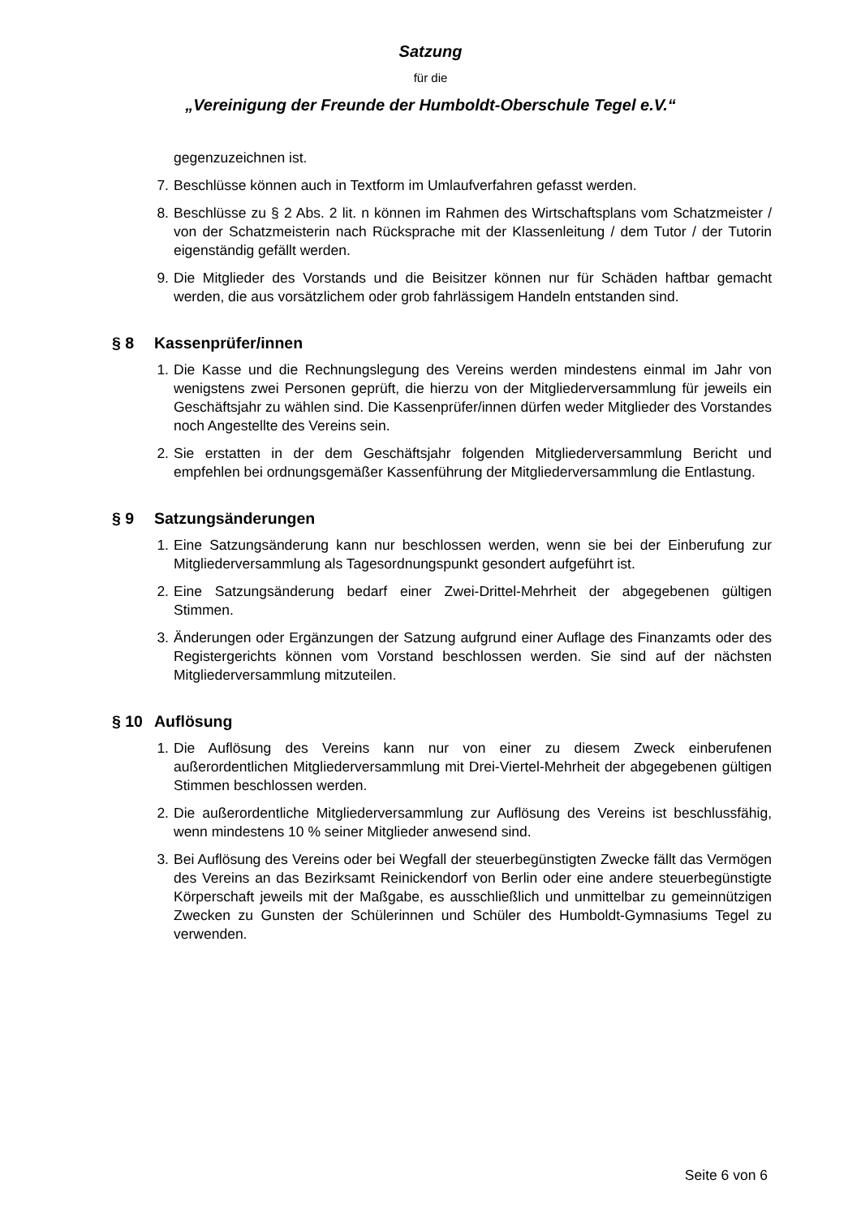Satzung
für die
„Vereinigung der Freunde der Humboldt-Oberschule Tegel e.V.“
gegenzuzeichnen ist.
7.
Beschlüsse können auch in Textform im Umlaufverfahren gefasst werden.
8.
Beschlüsse zu § 2 Abs. 2 lit. n können im Rahmen des Wirtschaftsplans vom Schatzmeister / von der Schatzmeisterin nach Rücksprache mit der Klassenleitung / dem Tutor / der Tutorin eigenständig gefällt werden.
9.
Die Mitglieder des Vorstands und die Beisitzer können nur für Schäden haftbar gemacht werden, die aus vorsätzlichem oder grob fahrlässigem Handeln entstanden sind.
§ 8 Kassenprüfer/innen
1.
Die Kasse und die Rechnungslegung des Vereins werden mindestens einmal im Jahr von wenigstens zwei Personen geprüft, die hierzu von der Mitgliederversammlung für jeweils ein Geschäftsjahr zu wählen sind. Die Kassenprüfer/innen dürfen weder Mitglieder des Vorstandes noch Angestellte des Vereins sein.
2.
Sie erstatten in der dem Geschäftsjahr folgenden Mitgliederversammlung Bericht und empfehlen bei ordnungsgemäßer Kassenführung der Mitgliederversammlung die Entlastung.
§ 9 Satzungsänderungen
1.
Eine Satzungsänderung kann nur beschlossen werden, wenn sie bei der Einberufung zur Mitgliederversammlung als Tagesordnungspunkt gesondert aufgeführt ist.
2.
Eine Satzungsänderung bedarf einer Zwei-Drittel-Mehrheit der abgegebenen gültigen Stimmen.
3.
Änderungen oder Ergänzungen der Satzung aufgrund einer Auflage des Finanzamts oder des Registergerichts können vom Vorstand beschlossen werden. Sie sind auf der nächsten Mitgliederversammlung mitzuteilen.
§ 10 Auflösung
1.
Die Auflösung des Vereins kann nur von einer zu diesem Zweck einberufenen außerordentlichen Mitgliederversammlung mit Drei-Viertel-Mehrheit der abgegebenen gültigen Stimmen beschlossen werden.
2.
Die außerordentliche Mitgliederversammlung zur Auflösung des Vereins ist beschlussfähig, wenn mindestens 10 % seiner Mitglieder anwesend sind.
3.
Bei Auflösung des Vereins oder bei Wegfall der steuerbegünstigten Zwecke fällt das Vermögen des Vereins an das Bezirksamt Reinickendorf von Berlin oder eine andere steuerbegünstigte Körperschaft jeweils mit der Maßgabe, es ausschließlich und unmittelbar zu gemeinnützigen Zwecken zu Gunsten der Schülerinnen und Schüler des Humboldt-Gymnasiums Tegel zu verwenden.
Seite 6 von 6